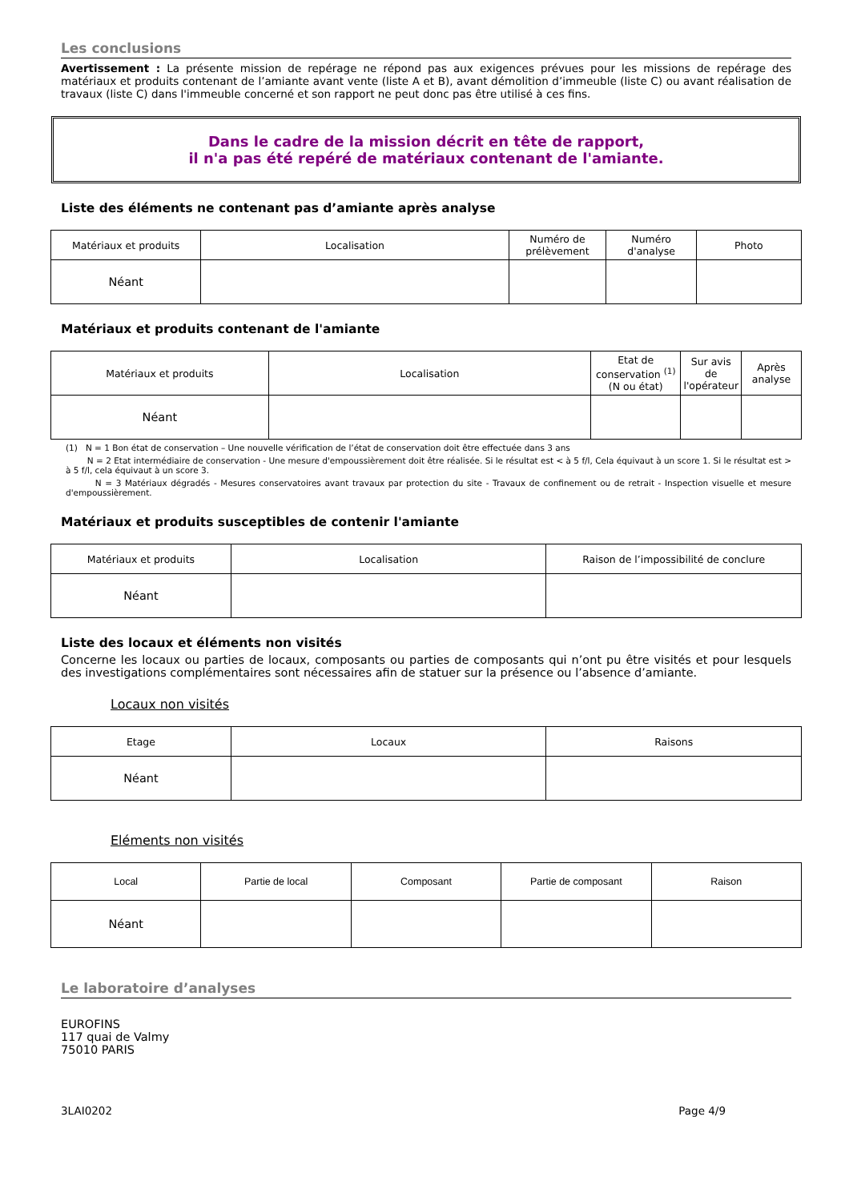Les conclusions
Avertissement : La présente mission de repérage ne répond pas aux exigences prévues pour les missions de repérage des matériaux et produits contenant de l’amiante avant vente (liste A et B), avant démolition d’immeuble (liste C) ou avant réalisation de travaux (liste C) dans l'immeuble concerné et son rapport ne peut donc pas être utilisé à ces fins.
Dans le cadre de la mission décrit en tête de rapport,
il n'a pas été repéré de matériaux contenant de l'amiante.
Liste des éléments ne contenant pas d’amiante après analyse
| Matériaux et produits | Localisation | Numéro de prélèvement | Numéro d'analyse | Photo |
| --- | --- | --- | --- | --- |
| Néant | | | | |
Matériaux et produits contenant de l'amiante
| Matériaux et produits | Localisation | Etat de conservation <sup>(1)</sup> (N ou état) | Sur avis de l'opérateur | Après analyse |
| --- | --- | --- | --- | --- |
| Néant | | | | |
(1) N = 1 Bon état de conservation – Une nouvelle vérification de l’état de conservation doit être effectuée dans 3 ans
N = 2 Etat intermédiaire de conservation - Une mesure d'empoussièrement doit être réalisée. Si le résultat est < à 5 f/l, Cela équivaut à un score 1. Si le résultat est > à 5 f/l, cela équivaut à un score 3.
N = 3 Matériaux dégradés - Mesures conservatoires avant travaux par protection du site - Travaux de confinement ou de retrait - Inspection visuelle et mesure d'empoussièrement.
Matériaux et produits susceptibles de contenir l'amiante
| Matériaux et produits | Localisation | Raison de l’impossibilité de conclure |
| --- | --- | --- |
| Néant | | |
Liste des locaux et éléments non visités
Concerne les locaux ou parties de locaux, composants ou parties de composants qui n’ont pu être visités et pour lesquels des investigations complémentaires sont nécessaires afin de statuer sur la présence ou l’absence d’amiante.
Locaux non visités
| Etage | Locaux | Raisons |
| --- | --- | --- |
| Néant | | |
Eléments non visités
| Local | Partie de local | Composant | Partie de composant | Raison |
| --- | --- | --- | --- | --- |
| Néant | | | | |
Le laboratoire d’analyses
EUROFINS
117 quai de Valmy
75010 PARIS
3LAI0202 Page 4/9